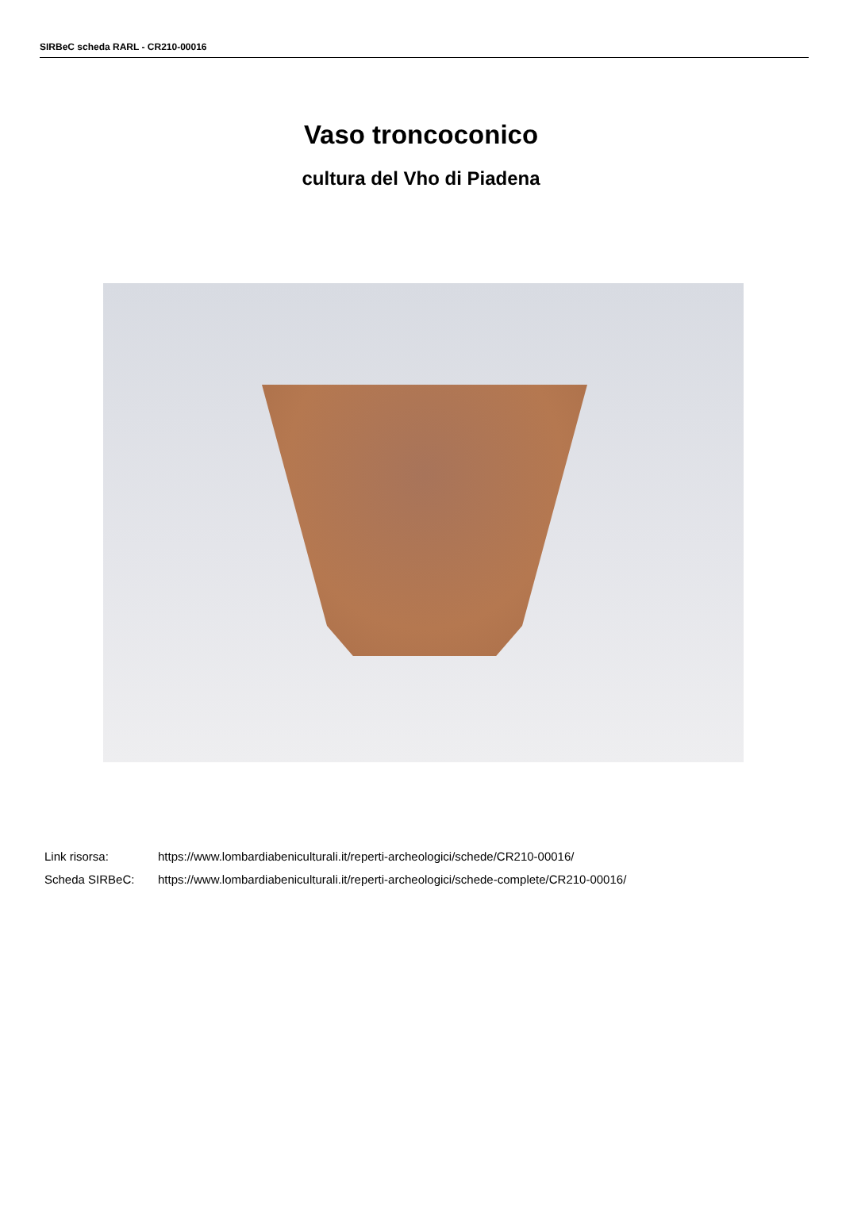SIRBeC scheda RARL - CR210-00016
Vaso troncoconico
cultura del Vho di Piadena
Link risorsa: https://www.lombardiabeniculturali.it/reperti-archeologici/schede/CR210-00016/
Scheda SIRBeC: https://www.lombardiabeniculturali.it/reperti-archeologici/schede-complete/CR210-00016/